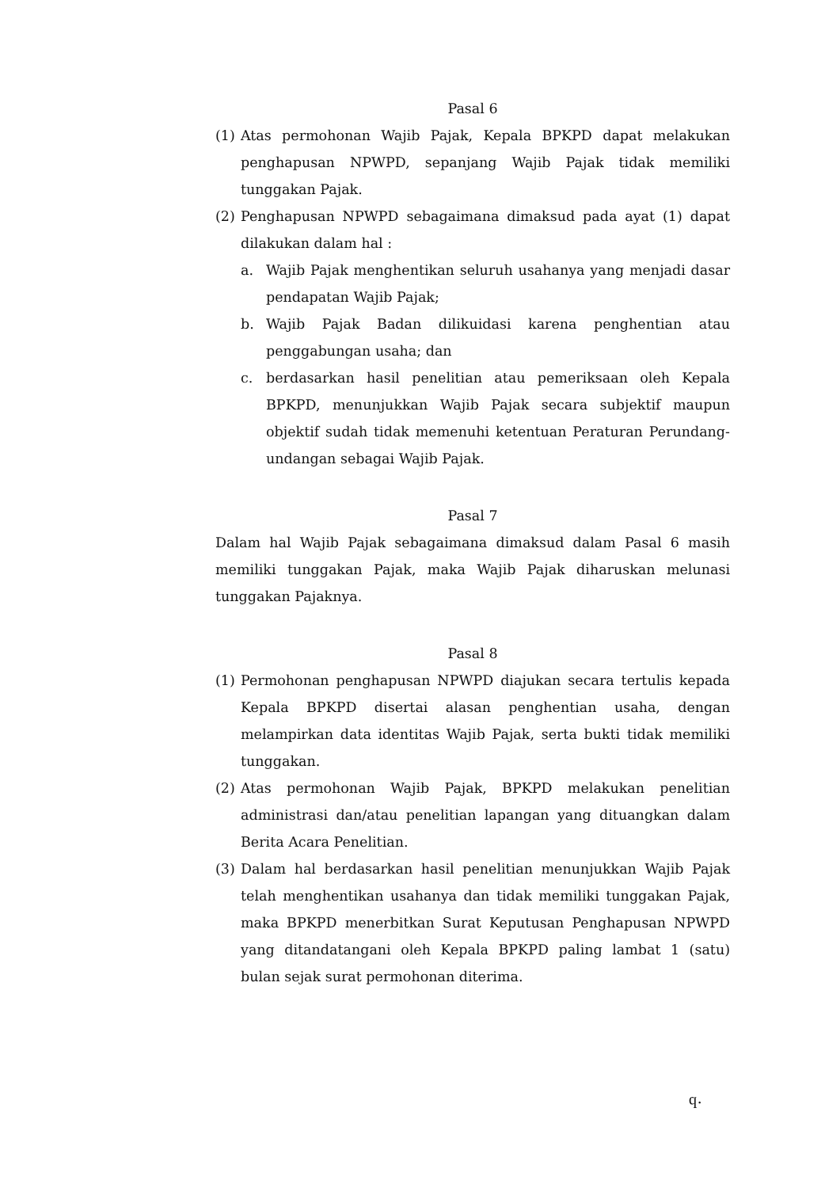Pasal 6
(1) Atas permohonan Wajib Pajak, Kepala BPKPD dapat melakukan penghapusan NPWPD, sepanjang Wajib Pajak tidak memiliki tunggakan Pajak.
(2) Penghapusan NPWPD sebagaimana dimaksud pada ayat (1) dapat dilakukan dalam hal :
a. Wajib Pajak menghentikan seluruh usahanya yang menjadi dasar pendapatan Wajib Pajak;
b. Wajib Pajak Badan dilikuidasi karena penghentian atau penggabungan usaha; dan
c. berdasarkan hasil penelitian atau pemeriksaan oleh Kepala BPKPD, menunjukkan Wajib Pajak secara subjektif maupun objektif sudah tidak memenuhi ketentuan Peraturan Perundang-undangan sebagai Wajib Pajak.
Pasal 7
Dalam hal Wajib Pajak sebagaimana dimaksud dalam Pasal 6 masih memiliki tunggakan Pajak, maka Wajib Pajak diharuskan melunasi tunggakan Pajaknya.
Pasal 8
(1) Permohonan penghapusan NPWPD diajukan secara tertulis kepada Kepala BPKPD disertai alasan penghentian usaha, dengan melampirkan data identitas Wajib Pajak, serta bukti tidak memiliki tunggakan.
(2) Atas permohonan Wajib Pajak, BPKPD melakukan penelitian administrasi dan/atau penelitian lapangan yang dituangkan dalam Berita Acara Penelitian.
(3) Dalam hal berdasarkan hasil penelitian menunjukkan Wajib Pajak telah menghentikan usahanya dan tidak memiliki tunggakan Pajak, maka BPKPD menerbitkan Surat Keputusan Penghapusan NPWPD yang ditandatangani oleh Kepala BPKPD paling lambat 1 (satu) bulan sejak surat permohonan diterima.
ϥ·